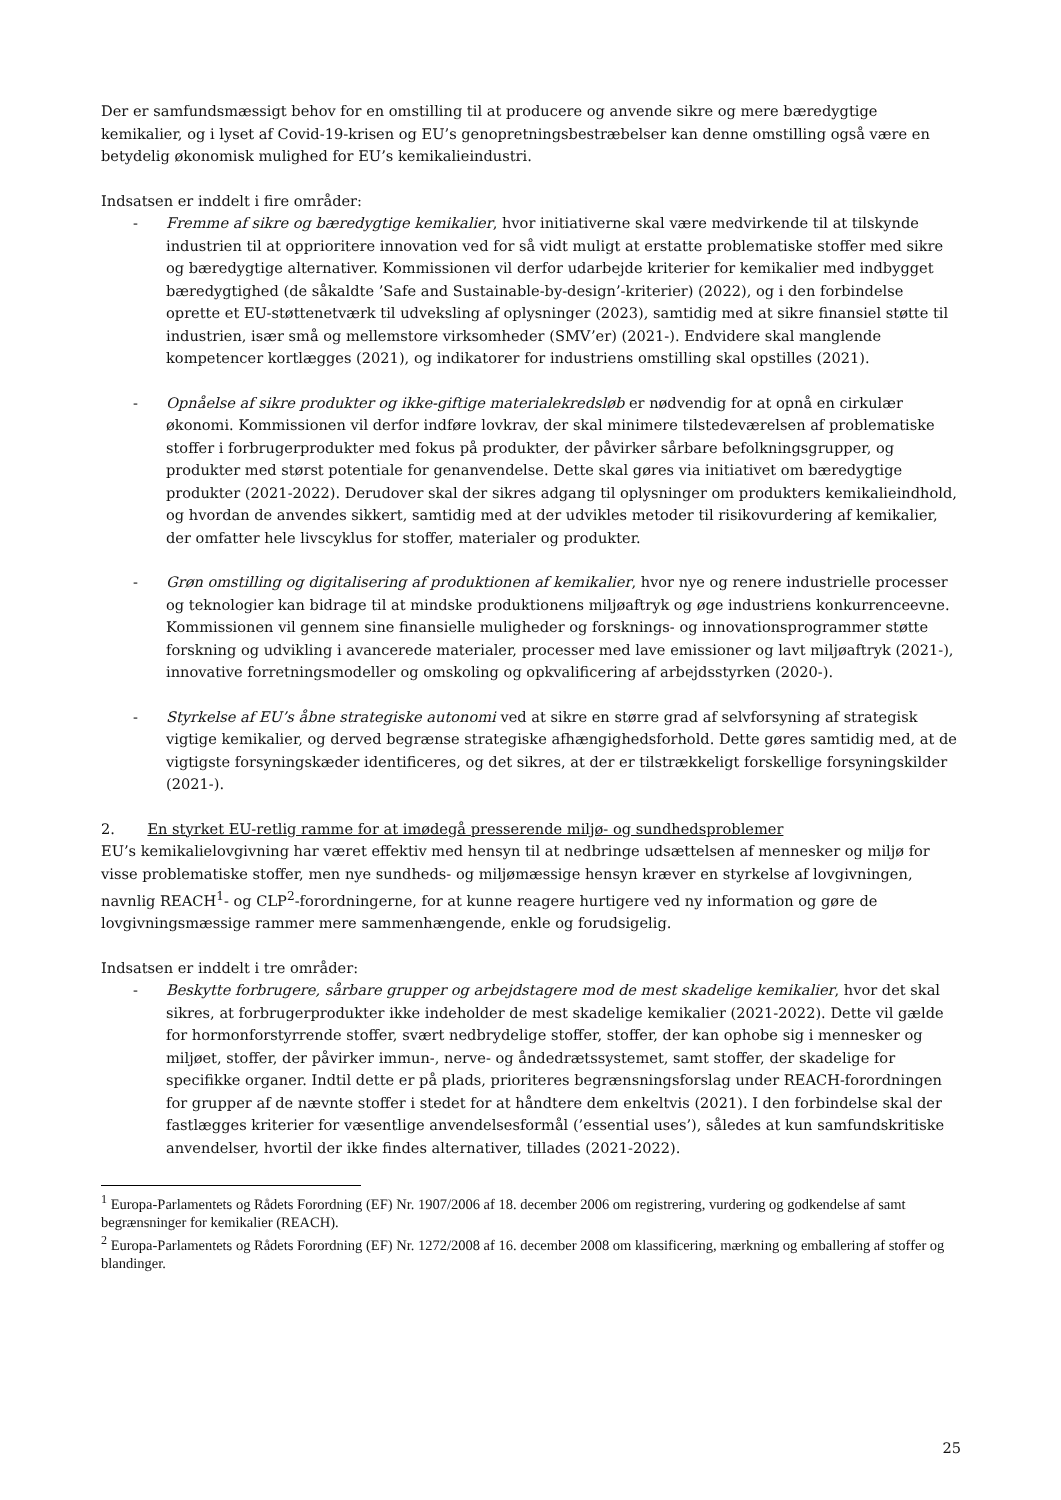Der er samfundsmæssigt behov for en omstilling til at producere og anvende sikre og mere bæredygtige kemikalier, og i lyset af Covid-19-krisen og EU’s genopretningsbestræbelser kan denne omstilling også være en betydelig økonomisk mulighed for EU’s kemikalieindustri.
Indsatsen er inddelt i fire områder:
- Fremme af sikre og bæredygtige kemikalier, hvor initiativerne skal være medvirkende til at tilskynde industrien til at opprioritere innovation ved for så vidt muligt at erstatte problematiske stoffer med sikre og bæredygtige alternativer. Kommissionen vil derfor udarbejde kriterier for kemikalier med indbygget bæredygtighed (de såkaldte ’Safe and Sustainable-by-design’-kriterier) (2022), og i den forbindelse oprette et EU-støttenetværk til udveksling af oplysninger (2023), samtidig med at sikre finansiel støtte til industrien, især små og mellemstore virksomheder (SMV’er) (2021-). Endvidere skal manglende kompetencer kortlægges (2021), og indikatorer for industriens omstilling skal opstilles (2021).
- Opnåelse af sikre produkter og ikke-giftige materialekredsløb er nødvendig for at opnå en cirkulær økonomi. Kommissionen vil derfor indføre lovkrav, der skal minimere tilstedeværelsen af problematiske stoffer i forbrugerprodukter med fokus på produkter, der påvirker sårbare befolkningsgrupper, og produkter med størst potentiale for genanvendelse. Dette skal gøres via initiativet om bæredygtige produkter (2021-2022). Derudover skal der sikres adgang til oplysninger om produkters kemikalieindhold, og hvordan de anvendes sikkert, samtidig med at der udvikles metoder til risikovurdering af kemikalier, der omfatter hele livscyklus for stoffer, materialer og produkter.
- Grøn omstilling og digitalisering af produktionen af kemikalier, hvor nye og renere industrielle processer og teknologier kan bidrage til at mindske produktionens miljøaftryk og øge industriens konkurrenceevne. Kommissionen vil gennem sine finansielle muligheder og forsknings- og innovationsprogrammer støtte forskning og udvikling i avancerede materialer, processer med lave emissioner og lavt miljøaftryk (2021-), innovative forretningsmodeller og omskoling og opkvalificering af arbejdsstyrken (2020-).
- Styrkelse af EU’s åbne strategiske autonomi ved at sikre en større grad af selvforsyning af strategisk vigtige kemikalier, og derved begrænse strategiske afhængighedsforhold. Dette gøres samtidig med, at de vigtigste forsyningskæder identificeres, og det sikres, at der er tilstrækkeligt forskellige forsyningskilder (2021-).
2. En styrket EU-retlig ramme for at imødegå presserende miljø- og sundhedsproblemer
EU’s kemikalielovgivning har været effektiv med hensyn til at nedbringe udsættelsen af mennesker og miljø for visse problematiske stoffer, men nye sundheds- og miljømæssige hensyn kræver en styrkelse af lovgivningen, navnlig REACH<sup>1</sup>- og CLP<sup>2</sup>-forordningerne, for at kunne reagere hurtigere ved ny information og gøre de lovgivningsmæssige rammer mere sammenhængende, enkle og forudsigelig.
Indsatsen er inddelt i tre områder:
- Beskytte forbrugere, sårbare grupper og arbejdstagere mod de mest skadelige kemikalier, hvor det skal sikres, at forbrugerprodukter ikke indeholder de mest skadelige kemikalier (2021-2022). Dette vil gælde for hormonforstyrrende stoffer, svært nedbrydelige stoffer, stoffer, der kan ophobe sig i mennesker og miljøet, stoffer, der påvirker immun-, nerve- og åndedrætssystemet, samt stoffer, der skadelige for specifikke organer. Indtil dette er på plads, prioriteres begrænsningsforslag under REACH-forordningen for grupper af de nævnte stoffer i stedet for at håndtere dem enkeltvis (2021). I den forbindelse skal der fastlægges kriterier for væsentlige anvendelsesformål (’essential uses’), således at kun samfundskritiske anvendelser, hvortil der ikke findes alternativer, tillades (2021-2022).
<sup>1</sup> Europa-Parlamentets og Rådets Forordning (EF) Nr. 1907/2006 af 18. december 2006 om registrering, vurdering og godkendelse af samt begrænsninger for kemikalier (REACH).
<sup>2</sup> Europa-Parlamentets og Rådets Forordning (EF) Nr. 1272/2008 af 16. december 2008 om klassificering, mærkning og emballering af stoffer og blandinger.
25